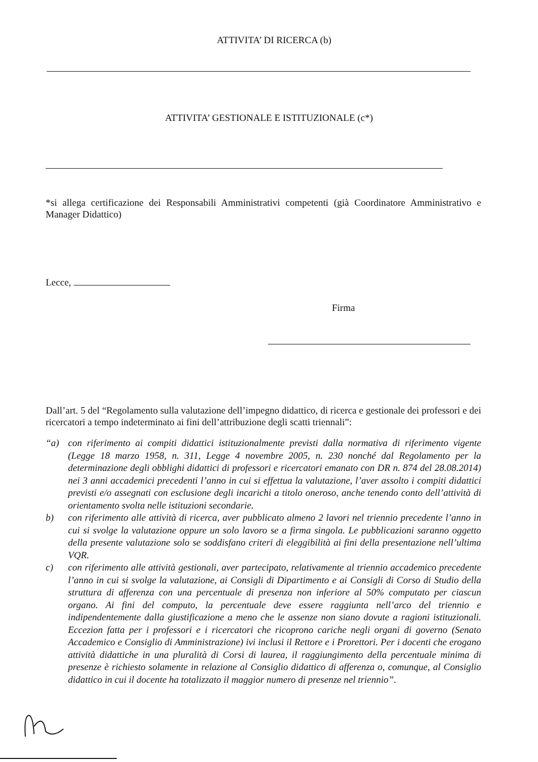ATTIVITA’ DI RICERCA (b)
ATTIVITA’ GESTIONALE E ISTITUZIONALE (c*)
*si allega certificazione dei Responsabili Amministrativi competenti (già Coordinatore Amministrativo e Manager Didattico)
Lecce,
Firma
Dall’art. 5 del “Regolamento sulla valutazione dell’impegno didattico, di ricerca e gestionale dei professori e dei ricercatori a tempo indeterminato ai fini dell’attribuzione degli scatti triennali”:
“a) con riferimento ai compiti didattici istituzionalmente previsti dalla normativa di riferimento vigente (Legge 18 marzo 1958, n. 311, Legge 4 novembre 2005, n. 230 nonché dal Regolamento per la determinazione degli obblighi didattici di professori e ricercatori emanato con DR n. 874 del 28.08.2014) nei 3 anni accademici precedenti l’anno in cui si effettua la valutazione, l’aver assolto i compiti didattici previsti e/o assegnati con esclusione degli incarichi a titolo oneroso, anche tenendo conto dell’attività di orientamento svolta nelle istituzioni secondarie.
b) con riferimento alle attività di ricerca, aver pubblicato almeno 2 lavori nel triennio precedente l’anno in cui si svolge la valutazione oppure un solo lavoro se a firma singola. Le pubblicazioni saranno oggetto della presente valutazione solo se soddisfano criteri di eleggibilità ai fini della presentazione nell’ultima VQR.
c) con riferimento alle attività gestionali, aver partecipato, relativamente al triennio accademico precedente l’anno in cui si svolge la valutazione, ai Consigli di Dipartimento e ai Consigli di Corso di Studio della struttura di afferenza con una percentuale di presenza non inferiore al 50% computato per ciascun organo. Ai fini del computo, la percentuale deve essere raggiunta nell’arco del triennio e indipendentemente dalla giustificazione a meno che le assenze non siano dovute a ragioni istituzionali. Eccezion fatta per i professori e i ricercatori che ricoprono cariche negli organi di governo (Senato Accademico e Consiglio di Amministrazione) ivi inclusi il Rettore e i Prorettori. Per i docenti che erogano attività didattiche in una pluralità di Corsi di laurea, il raggiungimento della percentuale minima di presenze è richiesto solamente in relazione al Consiglio didattico di afferenza o, comunque, al Consiglio didattico in cui il docente ha totalizzato il maggior numero di presenze nel triennio”.